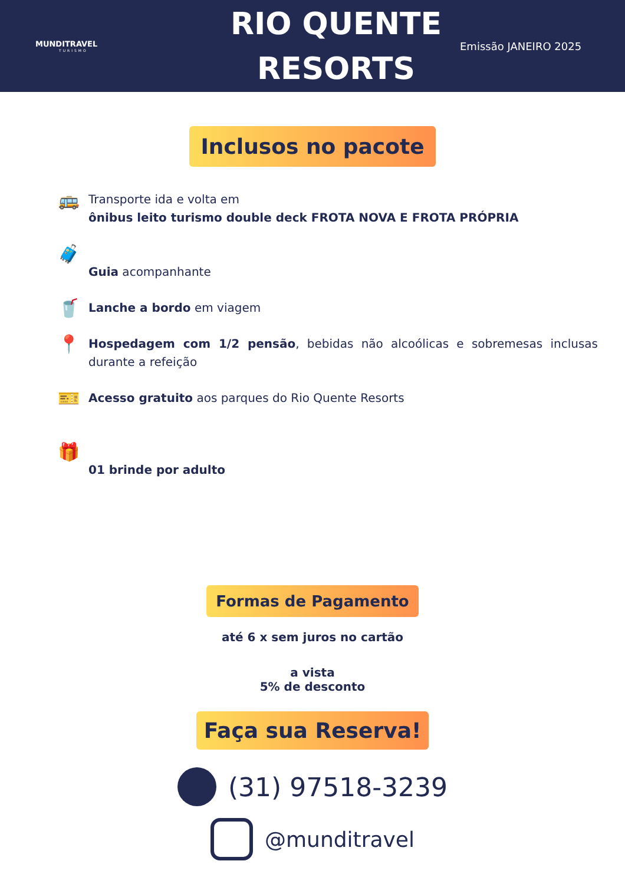MUNDITRAVEL
TURISMO
RIO QUENTE
RESORTS
Emissão JANEIRO 2025
Inclusos no pacote
🚌
Transporte ida e volta em
ônibus leito turismo double deck FROTA NOVA E FROTA PRÓPRIA
🧳
Guia acompanhante
🥤
Lanche a bordo em viagem
📍
Hospedagem com 1/2 pensão, bebidas não alcoólicas e sobremesas inclusas durante a refeição
🎫
Acesso gratuito aos parques do Rio Quente Resorts
🎁
01 brinde por adulto
Formas de Pagamento
até 6 x sem juros no cartão
a vista
5% de desconto
Faça sua Reserva!
(31) 97518-3239
@munditravel